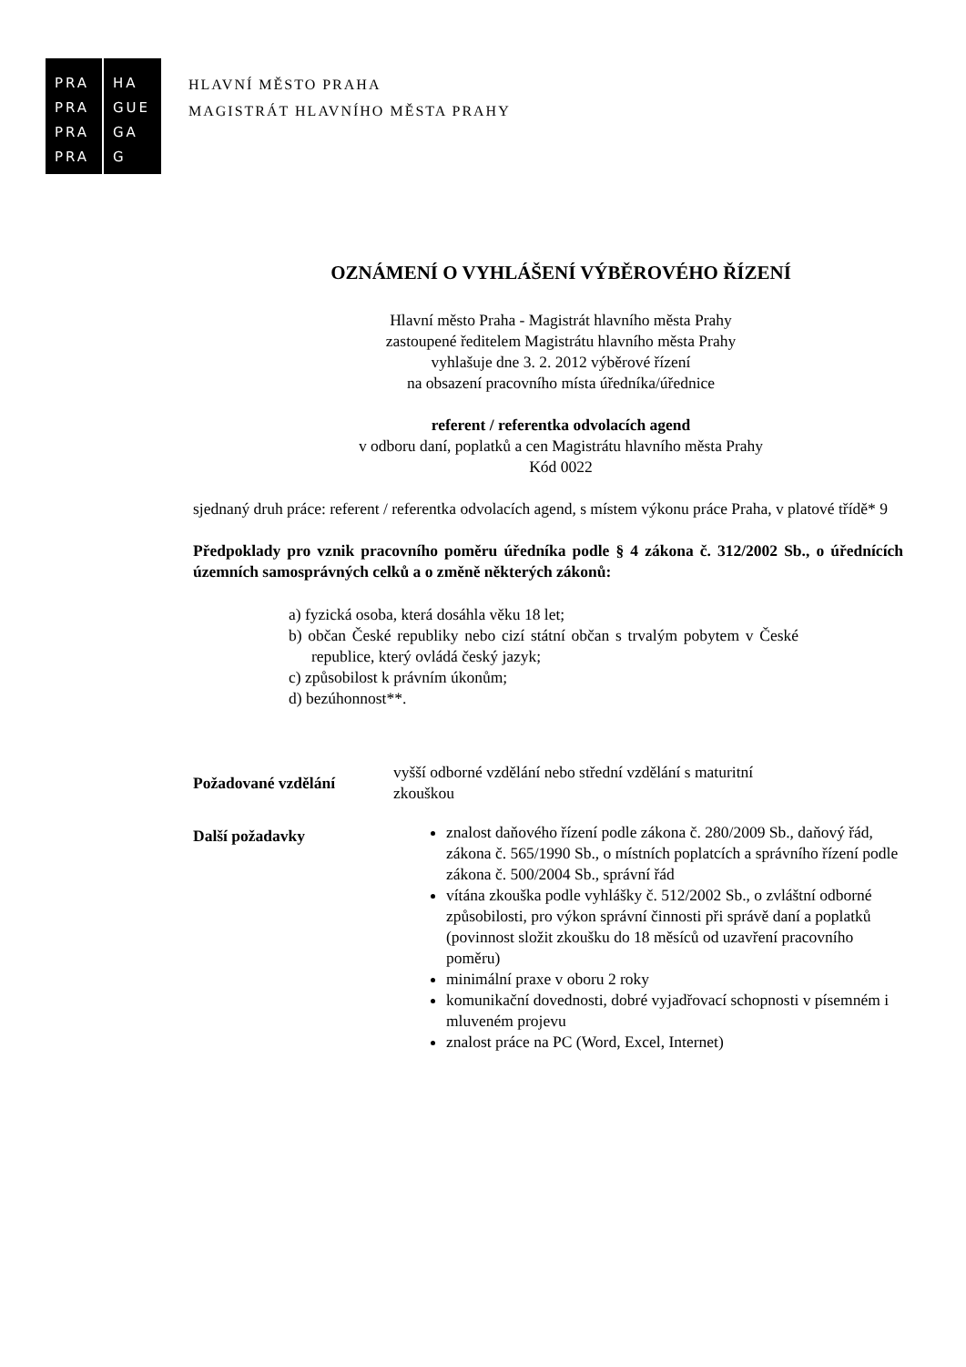PRA
PRA
PRA
PRA
HA
GUE
GA
G
HLAVNÍ MĚSTO PRAHA
MAGISTRÁT HLAVNÍHO MĚSTA PRAHY
OZNÁMENÍ O VYHLÁŠENÍ VÝBĚROVÉHO ŘÍZENÍ
Hlavní město Praha - Magistrát hlavního města Prahy
zastoupené ředitelem Magistrátu hlavního města Prahy
vyhlašuje dne 3. 2. 2012 výběrové řízení
na obsazení pracovního místa úředníka/úřednice
referent / referentka odvolacích agend
v odboru daní, poplatků a cen Magistrátu hlavního města Prahy
Kód 0022
sjednaný druh práce: referent / referentka odvolacích agend, s místem výkonu práce Praha, v platové třídě* 9
Předpoklady pro vznik pracovního poměru úředníka podle § 4 zákona č. 312/2002 Sb., o úřednících územních samosprávných celků a o změně některých zákonů:
a) fyzická osoba, která dosáhla věku 18 let;
b) občan České republiky nebo cizí státní občan s trvalým pobytem v České republice, který ovládá český jazyk;
c) způsobilost k právním úkonům;
d) bezúhonnost**.
| Požadované vzdělání | vyšší odborné vzdělání nebo střední vzdělání s maturitní zkouškou |
| Další požadavky | znalost daňového řízení podle zákona č. 280/2009 Sb., daňový řád, zákona č. 565/1990 Sb., o místních poplatcích a správního řízení podle zákona č. 500/2004 Sb., správní řád vítána zkouška podle vyhlášky č. 512/2002 Sb., o zvláštní odborné způsobilosti, pro výkon správní činnosti při správě daní a poplatků (povinnost složit zkoušku do 18 měsíců od uzavření pracovního poměru) minimální praxe v oboru 2 roky komunikační dovednosti, dobré vyjadřovací schopnosti v písemném i mluveném projevu znalost práce na PC (Word, Excel, Internet) |